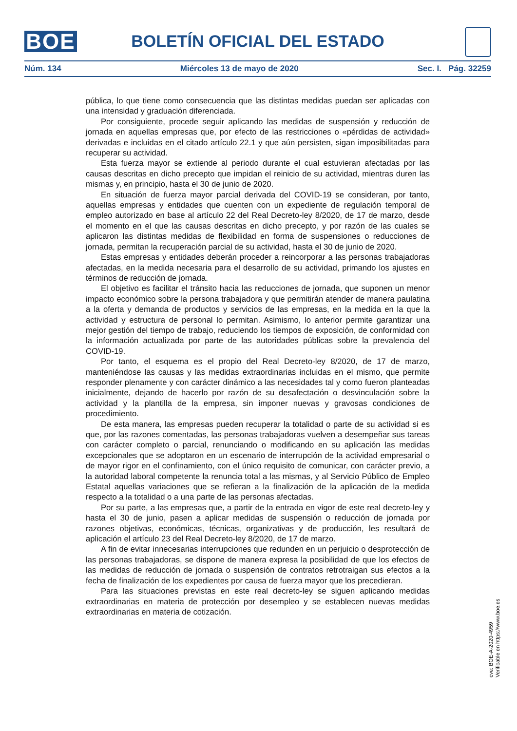BOE BOLETÍN OFICIAL DEL ESTADO
Núm. 134 Miércoles 13 de mayo de 2020 Sec. I. Pág. 32259
pública, lo que tiene como consecuencia que las distintas medidas puedan ser aplicadas con una intensidad y graduación diferenciada.
Por consiguiente, procede seguir aplicando las medidas de suspensión y reducción de jornada en aquellas empresas que, por efecto de las restricciones o «pérdidas de actividad» derivadas e incluidas en el citado artículo 22.1 y que aún persisten, sigan imposibilitadas para recuperar su actividad.
Esta fuerza mayor se extiende al periodo durante el cual estuvieran afectadas por las causas descritas en dicho precepto que impidan el reinicio de su actividad, mientras duren las mismas y, en principio, hasta el 30 de junio de 2020.
En situación de fuerza mayor parcial derivada del COVID-19 se consideran, por tanto, aquellas empresas y entidades que cuenten con un expediente de regulación temporal de empleo autorizado en base al artículo 22 del Real Decreto-ley 8/2020, de 17 de marzo, desde el momento en el que las causas descritas en dicho precepto, y por razón de las cuales se aplicaron las distintas medidas de flexibilidad en forma de suspensiones o reducciones de jornada, permitan la recuperación parcial de su actividad, hasta el 30 de junio de 2020.
Estas empresas y entidades deberán proceder a reincorporar a las personas trabajadoras afectadas, en la medida necesaria para el desarrollo de su actividad, primando los ajustes en términos de reducción de jornada.
El objetivo es facilitar el tránsito hacia las reducciones de jornada, que suponen un menor impacto económico sobre la persona trabajadora y que permitirán atender de manera paulatina a la oferta y demanda de productos y servicios de las empresas, en la medida en la que la actividad y estructura de personal lo permitan. Asimismo, lo anterior permite garantizar una mejor gestión del tiempo de trabajo, reduciendo los tiempos de exposición, de conformidad con la información actualizada por parte de las autoridades públicas sobre la prevalencia del COVID-19.
Por tanto, el esquema es el propio del Real Decreto-ley 8/2020, de 17 de marzo, manteniéndose las causas y las medidas extraordinarias incluidas en el mismo, que permite responder plenamente y con carácter dinámico a las necesidades tal y como fueron planteadas inicialmente, dejando de hacerlo por razón de su desafectación o desvinculación sobre la actividad y la plantilla de la empresa, sin imponer nuevas y gravosas condiciones de procedimiento.
De esta manera, las empresas pueden recuperar la totalidad o parte de su actividad si es que, por las razones comentadas, las personas trabajadoras vuelven a desempeñar sus tareas con carácter completo o parcial, renunciando o modificando en su aplicación las medidas excepcionales que se adoptaron en un escenario de interrupción de la actividad empresarial o de mayor rigor en el confinamiento, con el único requisito de comunicar, con carácter previo, a la autoridad laboral competente la renuncia total a las mismas, y al Servicio Público de Empleo Estatal aquellas variaciones que se refieran a la finalización de la aplicación de la medida respecto a la totalidad o a una parte de las personas afectadas.
Por su parte, a las empresas que, a partir de la entrada en vigor de este real decreto-ley y hasta el 30 de junio, pasen a aplicar medidas de suspensión o reducción de jornada por razones objetivas, económicas, técnicas, organizativas y de producción, les resultará de aplicación el artículo 23 del Real Decreto-ley 8/2020, de 17 de marzo.
A fin de evitar innecesarias interrupciones que redunden en un perjuicio o desprotección de las personas trabajadoras, se dispone de manera expresa la posibilidad de que los efectos de las medidas de reducción de jornada o suspensión de contratos retrotraigan sus efectos a la fecha de finalización de los expedientes por causa de fuerza mayor que los precedieran.
Para las situaciones previstas en este real decreto-ley se siguen aplicando medidas extraordinarias en materia de protección por desempleo y se establecen nuevas medidas extraordinarias en materia de cotización.
cve: BOE-A-2020-4959
Verificable en https://www.boe.es